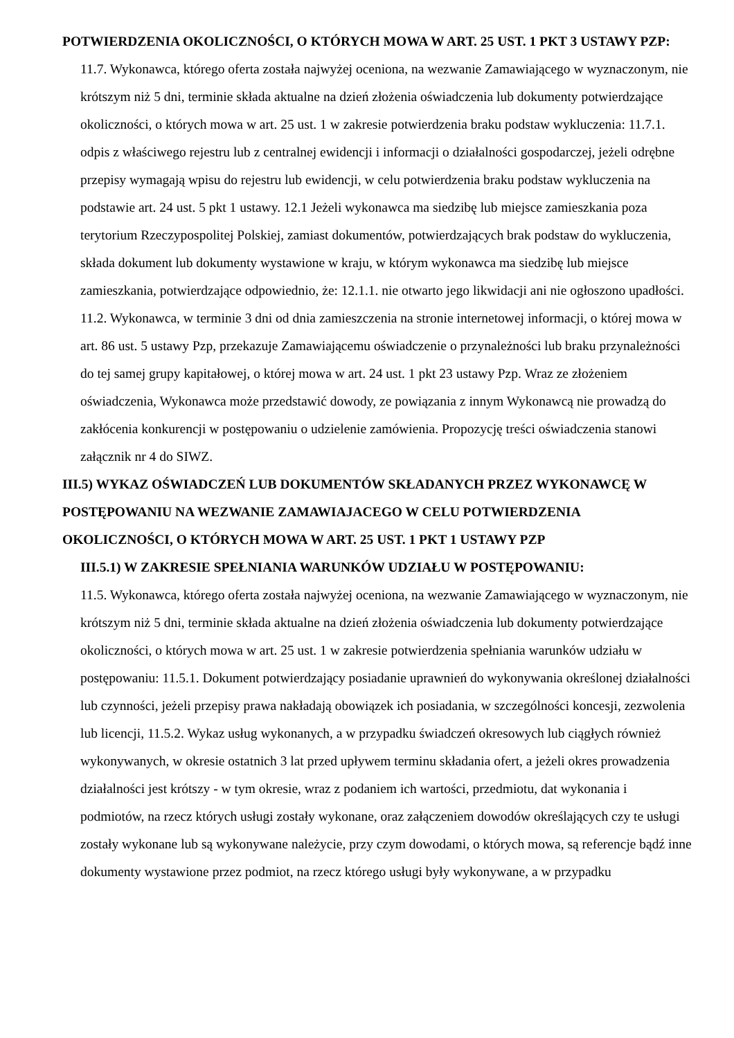POTWIERDZENIA OKOLICZNOŚCI, O KTÓRYCH MOWA W ART. 25 UST. 1 PKT 3 USTAWY PZP:
11.7. Wykonawca, którego oferta została najwyżej oceniona, na wezwanie Zamawiającego w wyznaczonym, nie krótszym niż 5 dni, terminie składa aktualne na dzień złożenia oświadczenia lub dokumenty potwierdzające okoliczności, o których mowa w art. 25 ust. 1 w zakresie potwierdzenia braku podstaw wykluczenia: 11.7.1. odpis z właściwego rejestru lub z centralnej ewidencji i informacji o działalności gospodarczej, jeżeli odrębne przepisy wymagają wpisu do rejestru lub ewidencji, w celu potwierdzenia braku podstaw wykluczenia na podstawie art. 24 ust. 5 pkt 1 ustawy. 12.1 Jeżeli wykonawca ma siedzibę lub miejsce zamieszkania poza terytorium Rzeczypospolitej Polskiej, zamiast dokumentów, potwierdzających brak podstaw do wykluczenia, składa dokument lub dokumenty wystawione w kraju, w którym wykonawca ma siedzibę lub miejsce zamieszkania, potwierdzające odpowiednio, że: 12.1.1. nie otwarto jego likwidacji ani nie ogłoszono upadłości. 11.2. Wykonawca, w terminie 3 dni od dnia zamieszczenia na stronie internetowej informacji, o której mowa w art. 86 ust. 5 ustawy Pzp, przekazuje Zamawiającemu oświadczenie o przynależności lub braku przynależności do tej samej grupy kapitałowej, o której mowa w art. 24 ust. 1 pkt 23 ustawy Pzp. Wraz ze złożeniem oświadczenia, Wykonawca może przedstawić dowody, ze powiązania z innym Wykonawcą nie prowadzą do zakłócenia konkurencji w postępowaniu o udzielenie zamówienia. Propozycję treści oświadczenia stanowi załącznik nr 4 do SIWZ.
III.5) WYKAZ OŚWIADCZEŃ LUB DOKUMENTÓW SKŁADANYCH PRZEZ WYKONAWCĘ W POSTĘPOWANIU NA WEZWANIE ZAMAWIAJACEGO W CELU POTWIERDZENIA OKOLICZNOŚCI, O KTÓRYCH MOWA W ART. 25 UST. 1 PKT 1 USTAWY PZP
III.5.1) W ZAKRESIE SPEŁNIANIA WARUNKÓW UDZIAŁU W POSTĘPOWANIU:
11.5. Wykonawca, którego oferta została najwyżej oceniona, na wezwanie Zamawiającego w wyznaczonym, nie krótszym niż 5 dni, terminie składa aktualne na dzień złożenia oświadczenia lub dokumenty potwierdzające okoliczności, o których mowa w art. 25 ust. 1 w zakresie potwierdzenia spełniania warunków udziału w postępowaniu: 11.5.1. Dokument potwierdzający posiadanie uprawnień do wykonywania określonej działalności lub czynności, jeżeli przepisy prawa nakładają obowiązek ich posiadania, w szczególności koncesji, zezwolenia lub licencji, 11.5.2. Wykaz usług wykonanych, a w przypadku świadczeń okresowych lub ciągłych również wykonywanych, w okresie ostatnich 3 lat przed upływem terminu składania ofert, a jeżeli okres prowadzenia działalności jest krótszy - w tym okresie, wraz z podaniem ich wartości, przedmiotu, dat wykonania i podmiotów, na rzecz których usługi zostały wykonane, oraz załączeniem dowodów określających czy te usługi zostały wykonane lub są wykonywane należycie, przy czym dowodami, o których mowa, są referencje bądź inne dokumenty wystawione przez podmiot, na rzecz którego usługi były wykonywane, a w przypadku